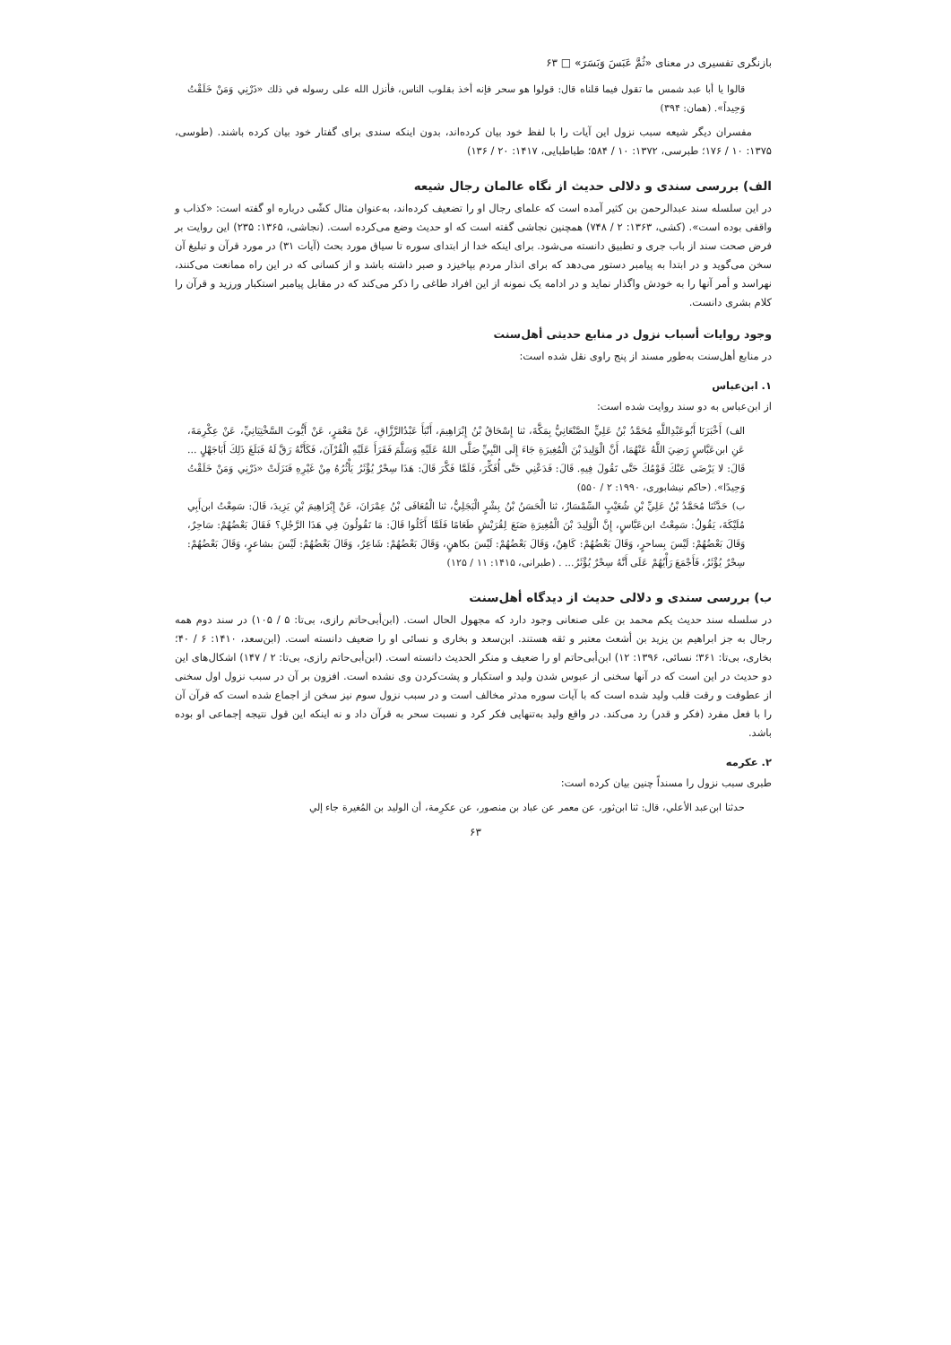بازنگری تفسیری در معنای «ثُمَّ عَبَسَ وَبَسَرَ» □ ۶۳
قالوا یا أبا عبد شمس ما تقول فیما قلناه قال: قولوا هو سحر فإنه أخذ بقلوب الناس، فأنزل الله علی رسوله في ذلك «ذَرْنِي وَمَنْ خَلَقْتُ وَحِيداً». (همان: ۳۹۴)
مفسران دیگر شیعه سبب نزول این آیات را با لفظ خود بیان کرده‌اند، بدون اینکه سندی برای گفتار خود بیان کرده باشند. (طوسی، ۱۳۷۵: ۱۰ / ۱۷۶؛ طبرسی، ۱۳۷۲: ۱۰ / ۵۸۴؛ طباطبایی، ۱۴۱۷: ۲۰ / ۱۳۶)
الف) بررسی سندی و دلالی حدیث از نگاه عالمان رجال شیعه
در این سلسله سند عبدالرحمن بن کثیر آمده است که علمای رجال او را تضعیف کرده‌اند، به‌عنوان مثال کشّی درباره او گفته است: «کذاب و واقفی بوده است». (کشی، ۱۳۶۳: ۲ / ۷۴۸) همچنین نجاشی گفته است که او حدیث وضع می‌کرده است. (نجاشی، ۱۳۶۵: ۲۳۵) این روایت بر فرض صحت سند از باب جری و تطبیق دانسته می‌شود. برای اینکه خدا از ابتدای سوره تا سیاق مورد بحث (آیات ۳۱) در مورد قرآن و تبلیغ آن سخن می‌گوید و در ابتدا به پیامبر دستور می‌دهد که برای انذار مردم بپاخیزد و صبر داشته باشد و از کسانی که در این راه ممانعت می‌کنند، نهراسد و أمر آنها را به خودش واگذار نماید و در ادامه یک نمونه از این افراد طاغی را ذکر می‌کند که در مقابل پیامبر استکبار ورزید و قرآن را کلام بشری دانست.
وجود روایات أسباب نزول در منابع حدیثی أهل‌سنت
در منابع أهل‌سنت به‌طور مسند از پنج راوی نقل شده است:
۱. ابن‌عباس
از ابن‌عباس به دو سند روایت شده است:
الف) أَخْبَرَنَا أَبُوعَبْدِاللَّهِ مُحَمَّدُ بْنُ عَلِيٍّ الصَّنْعَانِيُّ بِمَكَّةَ، ثنا إِسْحَاقُ بْنُ إِبْرَاهِيمَ، أَنْبَأَ عَبْدُالرَّزَّاقِ، عَنْ مَعْمَرٍ، عَنْ أَيُّوبَ السَّخْتِيَانِيِّ، عَنْ عِكْرِمَةَ، عَنِ ابن‌عَبَّاسٍ رَضِيَ اللَّهُ عَنْهُمَا، أَنَّ الْوَلِيدَ بْنَ الْمُغِيرَةِ جَاءَ إِلَى النَّبِيِّ صَلَّى اللهُ عَلَيْهِ وَسَلَّمَ فَقَرَأَ عَلَيْهِ الْقُرْآنَ، فَكَأَنَّهُ رَقَّ لَهُ فَبَلَغَ ذَلِكَ أَبَاجَهْلٍ ... قَالَ: لا يَرْضَى عَنْكَ قَوْمُكَ حَتَّى تَقُولَ فِيهِ. قَالَ: فَدَعْنِي حَتَّى أُفَكِّرَ، فَلَمَّا فَكَّرَ قَالَ: هَذَا سِحْرٌ يُؤْثَرُ يَأْثُرُهُ مِنْ غَيْرِهِ فَنَزَلَتْ «ذَرْنِي وَمَنْ خَلَقْتُ وَحِيدًا». (حاکم نیشابوری، ۱۹۹۰: ۲ / ۵۵۰)
ب) حَدَّثَنَا مُحَمَّدُ بْنُ عَلِيِّ بْنِ شُعَيْبٍ السِّمْسَارُ، ثنا الْحَسَنُ بْنُ بِشْرٍ الْبَجَلِيُّ، ثنا الْمُعَافَى بْنُ عِمْرَانَ، عَنْ إِبْرَاهِيمَ بْنِ يَزِيدَ، قَالَ: سَمِعْتُ ابن‌أَبِي مُلَيْكَةَ، يَقُولُ: سَمِعْتُ ابن‌عَبَّاسٍ، إِنَّ الْوَلِيدَ بْنَ الْمُغِيرَةِ صَنَعَ لِقُرَيْشٍ طَعَامًا فَلَمَّا أَكَلُوا قَالَ: مَا تَقُولُونَ فِي هَذَا الرَّجُلِ؟ فَقَالَ بَعْضُهُمْ: سَاحِرٌ، وَقَالَ بَعْضُهُمْ: لَيْسَ بِساحرٍ، وَقَالَ بَعْضُهُمْ: كَاهِنٌ، وَقَالَ بَعْضُهُمْ: لَيْسَ بكاهنٍ، وَقَالَ بَعْضُهُمْ: شَاعِرٌ، وَقَالَ بَعْضُهُمْ: لَيْسَ بشاعرٍ، وَقَالَ بَعْضُهُمْ: سِحْرٌ يُؤْثَرُ، فَأَجْمَعَ رَأْيُهُمْ عَلَى أَنَّهُ سِحْرٌ يُؤْثَرُ... . (طبرانی، ۱۴۱۵: ۱۱ / ۱۲۵)
ب) بررسی سندی و دلالی حدیث از دیدگاه أهل‌سنت
در سلسله سند حدیث یکم محمد بن علی صنعانی وجود دارد که مجهول الحال است. (ابن‌أبی‌حاتم رازی، بی‌تا: ۵ / ۱۰۵) در سند دوم همه رجال به جز ابراهیم بن یزید بن أشعث معتبر و ثقه هستند. ابن‌سعد و بخاری و نسائی او را ضعیف دانسته است. (ابن‌سعد، ۱۴۱۰: ۶ / ۴۰؛ بخاری، بی‌تا: ۳۶۱؛ نسائی، ۱۳۹۶: ۱۲) ابن‌أبی‌حاتم او را ضعیف و منکر الحدیث دانسته است. (ابن‌أبی‌حاتم رازی، بی‌تا: ۲ / ۱۴۷) اشکال‌های این دو حدیث در این است که در آنها سخنی از عبوس شدن ولید و استکبار و پشت‌کردن وی نشده است. افزون بر آن در سبب نزول اول سخنی از عطوفت و رقت قلب ولید شده است که با آیات سوره مدثر مخالف است و در سبب نزول سوم نیز سخن از اجماع شده است که قرآن آن را با فعل مفرد (فکر و قدر) رد می‌کند. در واقع ولید به‌تنهایی فکر کرد و نسبت سحر به قرآن داد و نه اینکه این قول نتیجه إجماعی او بوده باشد.
۲. عکرمه
طبری سبب نزول را مسنداً چنین بیان کرده است:
حدثنا ابن‌عبد الأعلي، قال: ثنا ابن‌ثور، عن معمر عن عباد بن منصور، عن عكرِمة، أن الوليد بن المُغيرة جاء إلي
۶۳